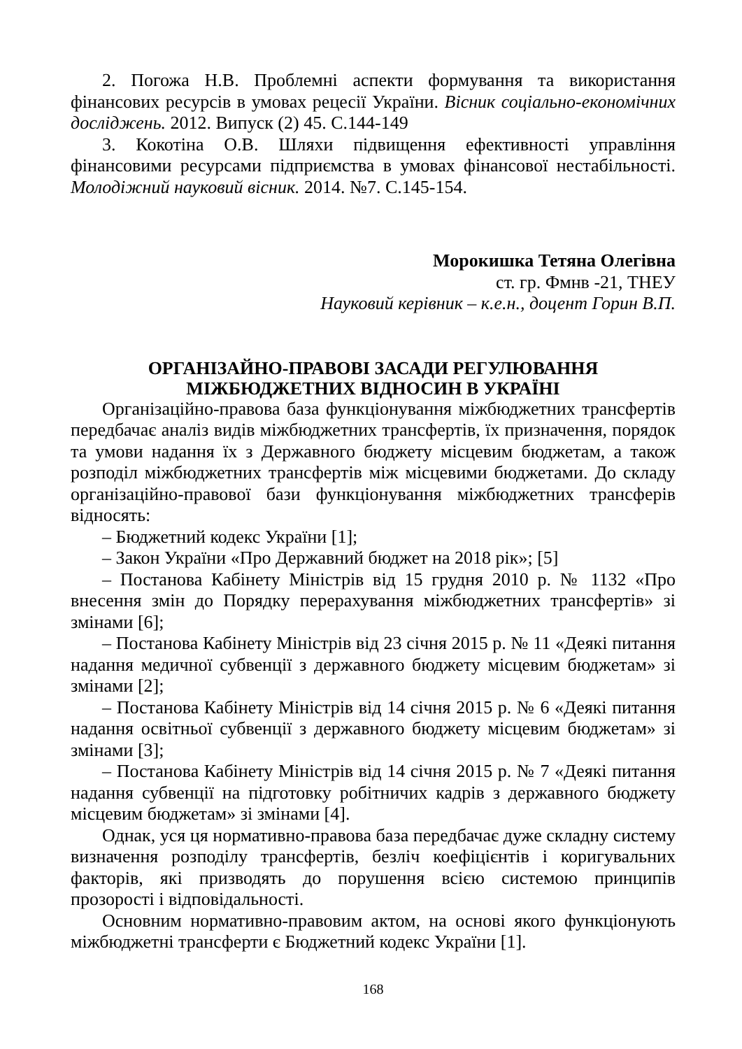2. Погожа Н.В. Проблемні аспекти формування та використання фінансових ресурсів в умовах рецесії України. Вісник соціально-економічних досліджень. 2012. Випуск (2) 45. С.144-149
3. Кокотіна О.В. Шляхи підвищення ефективності управління фінансовими ресурсами підприємства в умовах фінансової нестабільності. Молодіжний науковий вісник. 2014. №7. С.145-154.
Морокишка Тетяна Олегівна
ст. гр. Фмнв -21, ТНЕУ
Науковий керівник – к.е.н., доцент Горин В.П.
ОРГАНІЗАЙНО-ПРАВОВІ ЗАСАДИ РЕГУЛЮВАННЯ
МІЖБЮДЖЕТНИХ ВІДНОСИН В УКРАЇНІ
Організаційно-правова база функціонування міжбюджетних трансфертів передбачає аналіз видів міжбюджетних трансфертів, їх призначення, порядок та умови надання їх з Державного бюджету місцевим бюджетам, а також розподіл міжбюджетних трансфертів між місцевими бюджетами. До складу організаційно-правової бази функціонування міжбюджетних трансферів відносять:
– Бюджетний кодекс України [1];
– Закон України «Про Державний бюджет на 2018 рік»; [5]
– Постанова Кабінету Міністрів від 15 грудня 2010 р. № 1132 «Про внесення змін до Порядку перерахування міжбюджетних трансфертів» зі змінами [6];
– Постанова Кабінету Міністрів від 23 січня 2015 р. № 11 «Деякі питання надання медичної субвенції з державного бюджету місцевим бюджетам» зі змінами [2];
– Постанова Кабінету Міністрів від 14 січня 2015 р. № 6 «Деякі питання надання освітньої субвенції з державного бюджету місцевим бюджетам» зі змінами [3];
– Постанова Кабінету Міністрів від 14 січня 2015 р. № 7 «Деякі питання надання субвенції на підготовку робітничих кадрів з державного бюджету місцевим бюджетам» зі змінами [4].
Однак, уся ця нормативно-правова база передбачає дуже складну систему визначення розподілу трансфертів, безліч коефіцієнтів і коригувальних факторів, які призводять до порушення всією системою принципів прозорості і відповідальності.
Основним нормативно-правовим актом, на основі якого функціонують міжбюджетні трансферти є Бюджетний кодекс України [1].
168